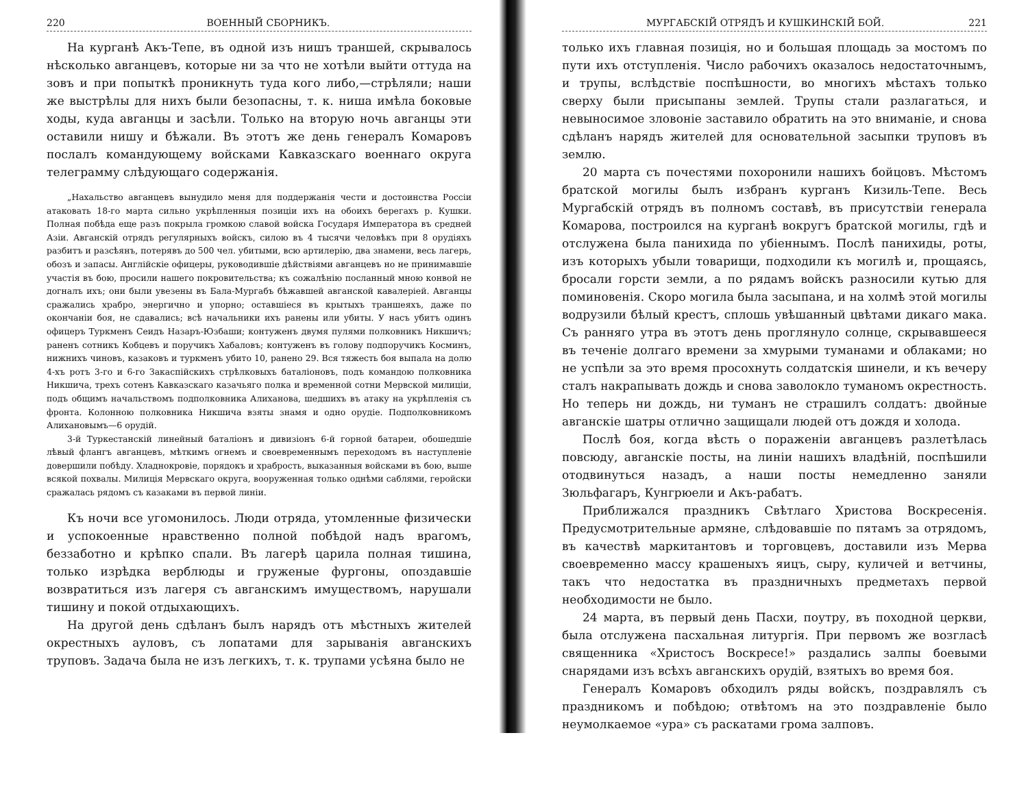220 ВОЕННЫЙ СБОРНИКЪ.
На курганѣ Акъ-Тепе, въ одной изъ нишъ траншей, скрывалось нѣсколько авганцевъ, которые ни за что не хотѣли выйти оттуда на зовъ и при попыткѣ проникнуть туда кого либо,—стрѣляли; наши же выстрѣлы для нихъ были безопасны, т. к. ниша имѣла боковые ходы, куда авганцы и засѣли. Только на вторую ночь авганцы эти оставили нишу и бѣжали. Въ этотъ же день генералъ Комаровъ послалъ командующему войсками Кавказскаго военнаго округа телеграмму слѣдующаго содержанія.
„Нахальство авганцевъ вынудило меня для поддержанія чести и достоинства Россіи атаковать 18-го марта сильно укрѣпленныя позиціи ихъ на обоихъ берегахъ р. Кушки. Полная побѣда еще разъ покрыла громкою славой войска Государя Императора въ средней Азіи. Авганскій отрядъ регулярныхъ войскъ, силою въ 4 тысячи человѣкъ при 8 орудіяхъ разбитъ и разсѣянъ, потерявъ до 500 чел. убитыми, всю артилерію, два знамени, весь лагерь, обозъ и запасы. Англійскіе офицеры, руководившіе дѣйствіями авганцевъ но не принимавшіе участія въ бою, просили нашего покровительства; къ сожалѣнію посланный мною конвой не догналъ ихъ; они были увезены въ Бала-Мургабъ бѣжавшей авганской кавалеріей. Авганцы сражались храбро, энергично и упорно; оставшіеся въ крытыхъ траншеяхъ, даже по окончаніи боя, не сдавались; всѣ начальники ихъ ранены или убиты. У насъ убитъ одинъ офицеръ Туркменъ Сеидъ Назаръ-Юзбаши; контуженъ двумя пулями полковникъ Никшичъ; раненъ сотникъ Кобцевъ и поручикъ Хабаловъ; контуженъ въ голову подпоручикъ Косминъ, нижнихъ чиновъ, казаковъ и туркменъ убито 10, ранено 29. Вся тяжесть боя выпала на долю 4-хъ ротъ 3-го и 6-го Закаспійскихъ стрѣлковыхъ баталіоновъ, подъ командою полковника Никшича, трехъ сотенъ Кавказскаго казачьяго полка и временной сотни Мервской милиціи, подъ общимъ начальствомъ подполковника Алиханова, шедшихъ въ атаку на укрѣпленія съ фронта. Колонною полковника Никшича взяты знамя и одно орудіе. Подполковникомъ Алихановымъ—6 орудій.
3-й Туркестанскій линейный баталіонъ и дивизіонъ 6-й горной батареи, обошедшіе лѣвый флангъ авганцевъ, мѣткимъ огнемъ и своевременнымъ переходомъ въ наступленіе довершили побѣду. Хладнокровіе, порядокъ и храбрость, выказанныя войсками въ бою, выше всякой похвалы. Милиція Мервскаго округа, вооруженная только однѣми саблями, геройски сражалась рядомъ съ казаками въ первой линіи.
Къ ночи все угомонилось. Люди отряда, утомленные физически и успокоенные нравственно полной побѣдой надъ врагомъ, беззаботно и крѣпко спали. Въ лагерѣ царила полная тишина, только изрѣдка верблюды и груженые фургоны, опоздавшіе возвратиться изъ лагеря съ авганскимъ имуществомъ, нарушали тишину и покой отдыхающихъ.
На другой день сдѣланъ былъ нарядъ отъ мѣстныхъ жителей окрестныхъ ауловъ, съ лопатами для зарыванія авганскихъ труповъ. Задача была не изъ легкихъ, т. к. трупами усѣяна было не
МУРГАБСКІЙ ОТРЯДЪ И КУШКИНСКІЙ БОЙ. 221
только ихъ главная позиція, но и большая площадь за мостомъ по пути ихъ отступленія. Число рабочихъ оказалось недостаточнымъ, и трупы, вслѣдствіе поспѣшности, во многихъ мѣстахъ только сверху были присыпаны землей. Трупы стали разлагаться, и невыносимое зловоніе заставило обратить на это вниманіе, и снова сдѣланъ нарядъ жителей для основательной засыпки труповъ въ землю.
20 марта съ почестями похоронили нашихъ бойцовъ. Мѣстомъ братской могилы былъ избранъ курганъ Кизиль-Тепе. Весь Мургабскій отрядъ въ полномъ составѣ, въ присутствіи генерала Комарова, построился на курганѣ вокругъ братской могилы, гдѣ и отслужена была панихида по убіеннымъ. Послѣ панихиды, роты, изъ которыхъ убыли товарищи, подходили къ могилѣ и, прощаясь, бросали горсти земли, а по рядамъ войскъ разносили кутью для поминовенія. Скоро могила была засыпана, и на холмѣ этой могилы водрузили бѣлый крестъ, сплошь увѣшанный цвѣтами дикаго мака. Съ ранняго утра въ этотъ день проглянуло солнце, скрывавшееся въ теченіе долгаго времени за хмурыми туманами и облаками; но не успѣли за это время просохнуть солдатскія шинели, и къ вечеру сталъ накрапывать дождь и снова заволокло туманомъ окрестность. Но теперь ни дождь, ни туманъ не страшилъ солдатъ: двойные авганскіе шатры отлично защищали людей отъ дождя и холода.
Послѣ боя, когда вѣсть о пораженіи авганцевъ разлетѣлась повсюду, авганскіе посты, на линіи нашихъ владѣній, поспѣшили отодвинуться назадъ, а наши посты немедленно заняли Зюльфагаръ, Кунгрюели и Акъ-рабатъ.
Приближался праздникъ Свѣтлаго Христова Воскресенія. Предусмотрительные армяне, слѣдовавшіе по пятамъ за отрядомъ, въ качествѣ маркитантовъ и торговцевъ, доставили изъ Мерва своевременно массу крашеныхъ яицъ, сыру, куличей и ветчины, такъ что недостатка въ праздничныхъ предметахъ первой необходимости не было.
24 марта, въ первый день Пасхи, поутру, въ походной церкви, была отслужена пасхальная литургія. При первомъ же возгласѣ священника «Христосъ Воскресе!» раздались залпы боевыми снарядами изъ всѣхъ авганскихъ орудій, взятыхъ во время боя.
Генералъ Комаровъ обходилъ ряды войскъ, поздравлялъ съ праздникомъ и побѣдою; отвѣтомъ на это поздравленіе было неумолкаемое «ура» съ раскатами грома залповъ.